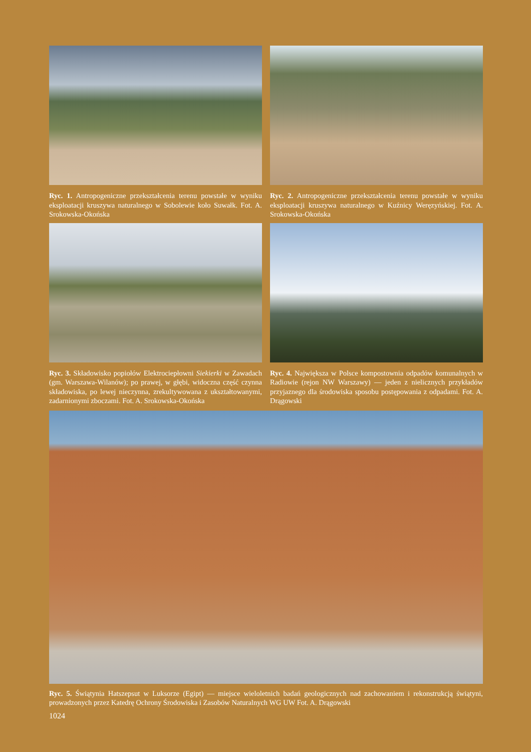Ryc. 1. Antropogeniczne przekształcenia terenu powstałe w wyniku eksploatacji kruszywa naturalnego w Sobolewie koło Suwałk. Fot. A. Srokowska-Okońska
Ryc. 2. Antropogeniczne przekształcenia terenu powstałe w wyniku eksploatacji kruszywa naturalnego w Kuźnicy Weręzyńskiej. Fot. A. Srokowska-Okońska
Ryc. 3. Składowisko popiołów Elektrociepłowni Siekierki w Zawadach (gm. Warszawa-Wilanów); po prawej, w głębi, widoczna część czynna składowiska, po lewej nieczynna, zrekultywowana z ukształtowanymi, zadarnionymi zboczami. Fot. A. Srokowska-Okońska
Ryc. 4. Największa w Polsce kompostownia odpadów komunalnych w Radiowie (rejon NW Warszawy) — jeden z nielicznych przykładów przyjaznego dla środowiska sposobu postępowania z odpadami. Fot. A. Drągowski
Ryc. 5. Świątynia Hatszepsut w Luksorze (Egipt) — miejsce wieloletnich badań geologicznych nad zachowaniem i rekonstrukcją świątyni, prowadzonych przez Katedrę Ochrony Środowiska i Zasobów Naturalnych WG UW Fot. A. Drągowski
1024